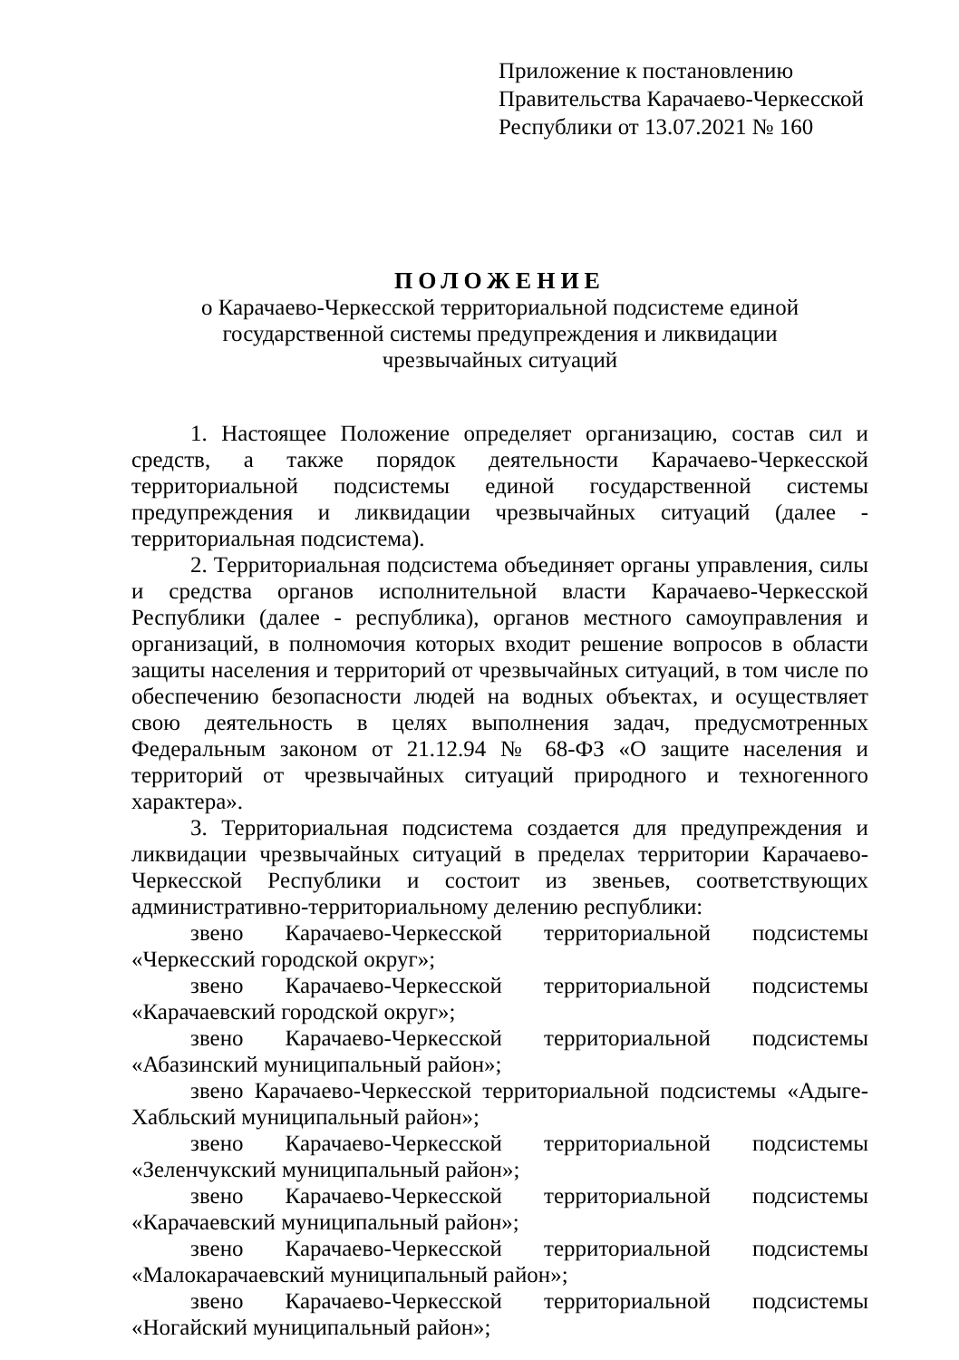Приложение к постановлению
Правительства Карачаево-Черкесской
Республики от 13.07.2021 № 160
ПОЛОЖЕНИЕ
о Карачаево-Черкесской территориальной подсистеме единой
государственной системы предупреждения и ликвидации
чрезвычайных ситуаций
1. Настоящее Положение определяет организацию, состав сил и средств, а также порядок деятельности Карачаево-Черкесской территориальной подсистемы единой государственной системы предупреждения и ликвидации чрезвычайных ситуаций (далее - территориальная подсистема).
2. Территориальная подсистема объединяет органы управления, силы и средства органов исполнительной власти Карачаево-Черкесской Республики (далее - республика), органов местного самоуправления и организаций, в полномочия которых входит решение вопросов в области защиты населения и территорий от чрезвычайных ситуаций, в том числе по обеспечению безопасности людей на водных объектах, и осуществляет свою деятельность в целях выполнения задач, предусмотренных Федеральным законом от 21.12.94 № 68-ФЗ «О защите населения и территорий от чрезвычайных ситуаций природного и техногенного характера».
3. Территориальная подсистема создается для предупреждения и ликвидации чрезвычайных ситуаций в пределах территории Карачаево-Черкесской Республики и состоит из звеньев, соответствующих административно-территориальному делению республики:
звено Карачаево-Черкесской территориальной подсистемы «Черкесский городской округ»;
звено Карачаево-Черкесской территориальной подсистемы «Карачаевский городской округ»;
звено Карачаево-Черкесской территориальной подсистемы «Абазинский муниципальный район»;
звено Карачаево-Черкесской территориальной подсистемы «Адыге-Хабльский муниципальный район»;
звено Карачаево-Черкесской территориальной подсистемы «Зеленчукский муниципальный район»;
звено Карачаево-Черкесской территориальной подсистемы «Карачаевский муниципальный район»;
звено Карачаево-Черкесской территориальной подсистемы «Малокарачаевский муниципальный район»;
звено Карачаево-Черкесской территориальной подсистемы «Ногайский муниципальный район»;